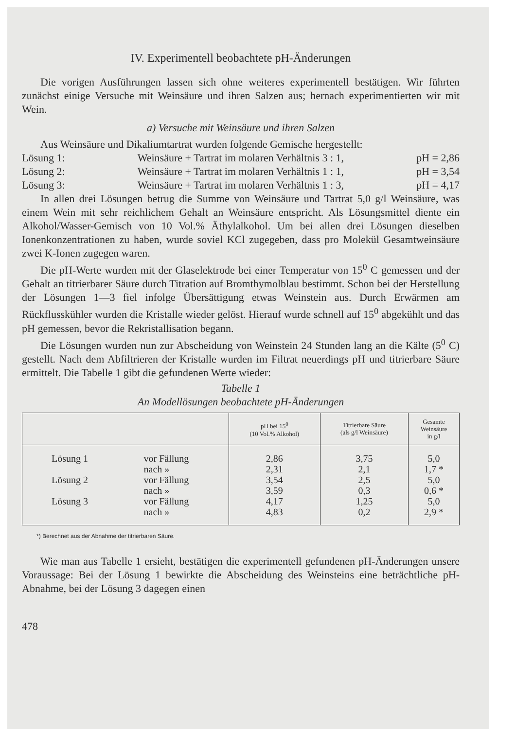IV. Experimentell beobachtete pH-Änderungen
Die vorigen Ausführungen lassen sich ohne weiteres experimentell bestätigen. Wir führten zunächst einige Versuche mit Weinsäure und ihren Salzen aus; hernach experimentierten wir mit Wein.
a) Versuche mit Weinsäure und ihren Salzen
Aus Weinsäure und Dikaliumtartrat wurden folgende Gemische hergestellt:
Lösung 1: Weinsäure + Tartrat im molaren Verhältnis 3 : 1, pH = 2,86
Lösung 2: Weinsäure + Tartrat im molaren Verhältnis 1 : 1, pH = 3,54
Lösung 3: Weinsäure + Tartrat im molaren Verhältnis 1 : 3, pH = 4,17
In allen drei Lösungen betrug die Summe von Weinsäure und Tartrat 5,0 g/l Weinsäure, was einem Wein mit sehr reichlichem Gehalt an Weinsäure entspricht. Als Lösungsmittel diente ein Alkohol/Wasser-Gemisch von 10 Vol.% Äthylalkohol. Um bei allen drei Lösungen dieselben Ionenkonzentrationen zu haben, wurde soviel KCl zugegeben, dass pro Molekül Gesamtweinsäure zwei K-Ionen zugegen waren.
Die pH-Werte wurden mit der Glaselektrode bei einer Temperatur von 15<sup>0</sup> C gemessen und der Gehalt an titrierbarer Säure durch Titration auf Bromthymolblau bestimmt. Schon bei der Herstellung der Lösungen 1—3 fiel infolge Übersättigung etwas Weinstein aus. Durch Erwärmen am Rückflusskühler wurden die Kristalle wieder gelöst. Hierauf wurde schnell auf 15<sup>0</sup> abgekühlt und das pH gemessen, bevor die Rekristallisation begann.
Die Lösungen wurden nun zur Abscheidung von Weinstein 24 Stunden lang an die Kälte (5<sup>0</sup> C) gestellt. Nach dem Abfiltrieren der Kristalle wurden im Filtrat neuerdings pH und titrierbare Säure ermittelt. Die Tabelle 1 gibt die gefundenen Werte wieder:
Tabelle 1
An Modellösungen beobachtete pH-Änderungen
| | | pH bei 15<sup>0</sup> (10 Vol.% Alkohol) | Titrierbare Säure (als g/l Weinsäure) | Gesamte Weinsäure in g/l |
| --- | --- | --- | --- | --- |
| Lösung 1 | vor Fällung | 2,86 | 3,75 | 5,0 |
| | nach » | 2,31 | 2,1 | 1,7 * |
| Lösung 2 | vor Fällung | 3,54 | 2,5 | 5,0 |
| | nach » | 3,59 | 0,3 | 0,6 * |
| Lösung 3 | vor Fällung | 4,17 | 1,25 | 5,0 |
| | nach » | 4,83 | 0,2 | 2,9 * |
*) Berechnet aus der Abnahme der titrierbaren Säure.
Wie man aus Tabelle 1 ersieht, bestätigen die experimentell gefundenen pH-Änderungen unsere Voraussage: Bei der Lösung 1 bewirkte die Abscheidung des Weinsteins eine beträchtliche pH-Abnahme, bei der Lösung 3 dagegen einen
478